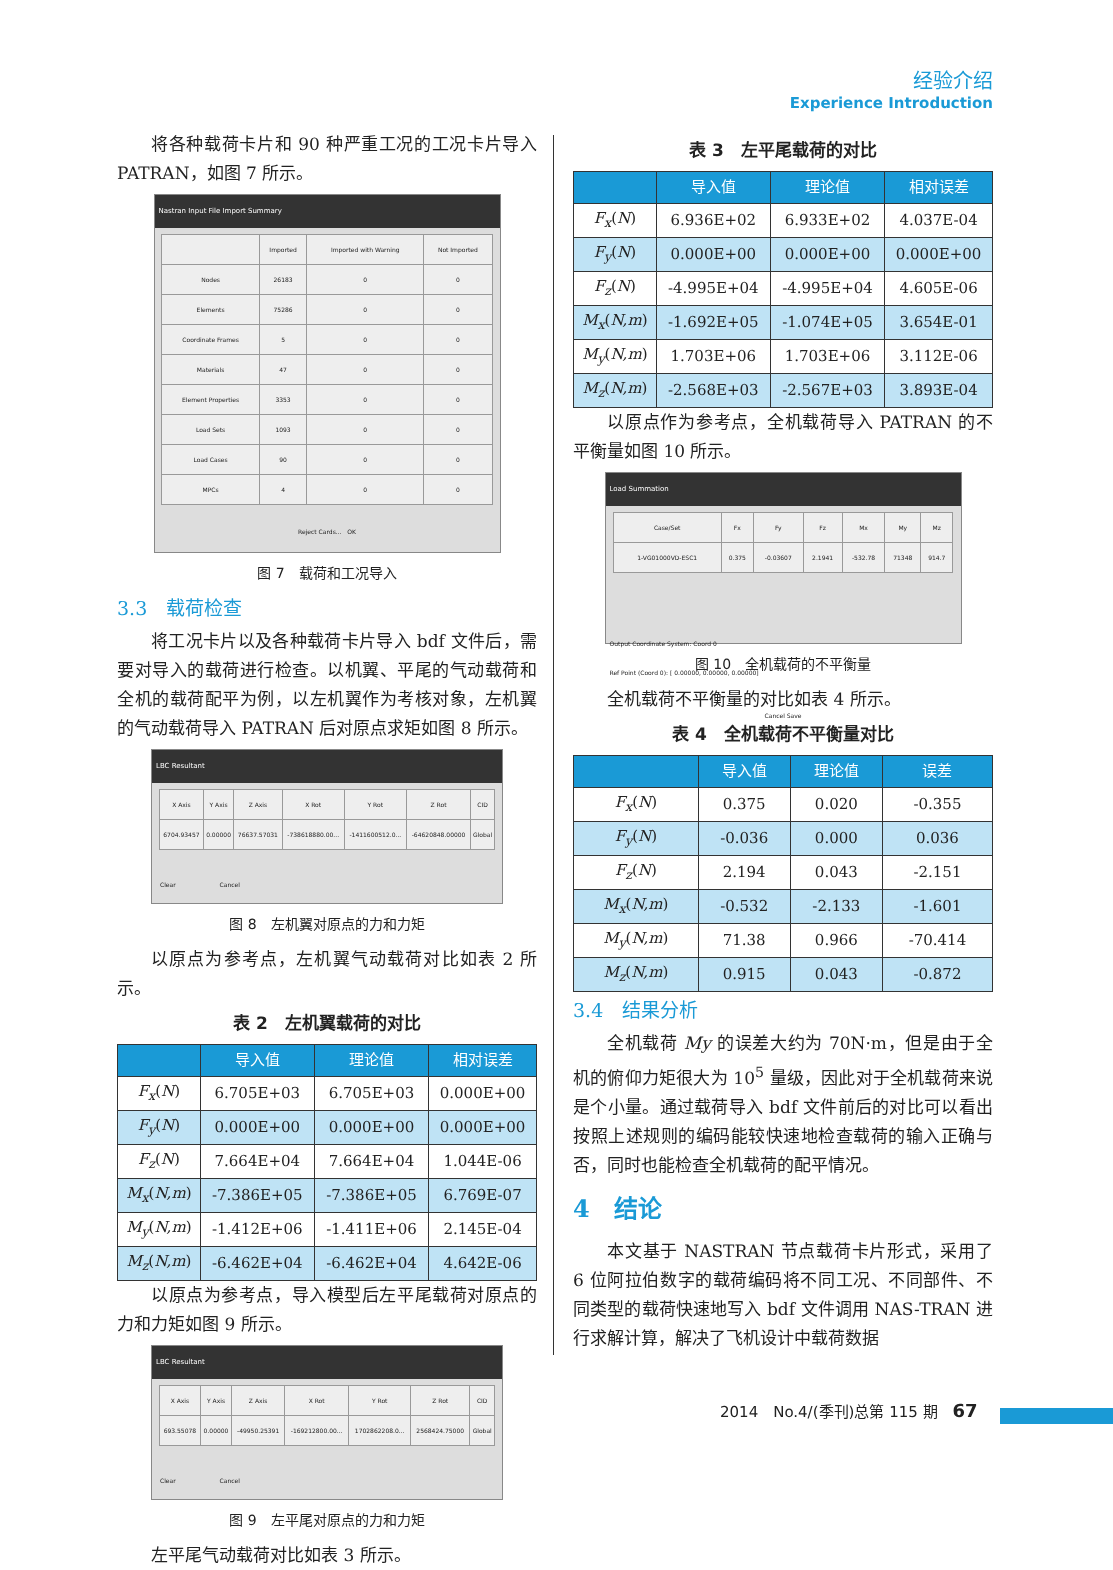经验介绍
Experience Introduction
将各种载荷卡片和 90 种严重工况的工况卡片导入 PATRAN，如图 7 所示。
Nastran Input File Import Summary
| | Imported | Imported with Warning | Not Imported |
| Nodes | 26183 | 0 | 0 |
| Elements | 75286 | 0 | 0 |
| Coordinate Frames | 5 | 0 | 0 |
| Materials | 47 | 0 | 0 |
| Element Properties | 3353 | 0 | 0 |
| Load Sets | 1093 | 0 | 0 |
| Load Cases | 90 | 0 | 0 |
| MPCs | 4 | 0 | 0 |
Reject Cards... OK
图 7　载荷和工况导入
3.3　载荷检查
将工况卡片以及各种载荷卡片导入 bdf 文件后，需要对导入的载荷进行检查。以机翼、平尾的气动载荷和全机的载荷配平为例，以左机翼作为考核对象，左机翼的气动载荷导入 PATRAN 后对原点求矩如图 8 所示。
LBC Resultant
| X Axis | Y Axis | Z Axis | X Rot | Y Rot | Z Rot | CID |
| 6704.93457 | 0.00000 | 76637.57031 | -738618880.00... | -1411600512.0... | -64620848.00000 | Global |
Clear Cancel
图 8　左机翼对原点的力和力矩
以原点为参考点，左机翼气动载荷对比如表 2 所示。
表 2　左机翼载荷的对比
| | 导入值 | 理论值 | 相对误差 |
| --- | --- | --- | --- |
| F<sub>x</sub> ( N ) | 6.705E+03 | 6.705E+03 | 0.000E+00 |
| F<sub>y</sub> ( N ) | 0.000E+00 | 0.000E+00 | 0.000E+00 |
| F<sub>z</sub> ( N ) | 7.664E+04 | 7.664E+04 | 1.044E-06 |
| M<sub>x</sub> ( N,m ) | -7.386E+05 | -7.386E+05 | 6.769E-07 |
| M<sub>y</sub> ( N,m ) | -1.412E+06 | -1.411E+06 | 2.145E-04 |
| M<sub>z</sub> ( N,m ) | -6.462E+04 | -6.462E+04 | 4.642E-06 |
以原点为参考点，导入模型后左平尾载荷对原点的力和力矩如图 9 所示。
LBC Resultant
| X Axis | Y Axis | Z Axis | X Rot | Y Rot | Z Rot | CID |
| 693.55078 | 0.00000 | -49950.25391 | -169212800.00... | 1702862208.0... | 2568424.75000 | Global |
Clear Cancel
图 9　左平尾对原点的力和力矩
左平尾气动载荷对比如表 3 所示。
表 3　左平尾载荷的对比
| | 导入值 | 理论值 | 相对误差 |
| --- | --- | --- | --- |
| F<sub>x</sub> ( N ) | 6.936E+02 | 6.933E+02 | 4.037E-04 |
| F<sub>y</sub> ( N ) | 0.000E+00 | 0.000E+00 | 0.000E+00 |
| F<sub>z</sub> ( N ) | -4.995E+04 | -4.995E+04 | 4.605E-06 |
| M<sub>x</sub> ( N,m ) | -1.692E+05 | -1.074E+05 | 3.654E-01 |
| M<sub>y</sub> ( N,m ) | 1.703E+06 | 1.703E+06 | 3.112E-06 |
| M<sub>z</sub> ( N,m ) | -2.568E+03 | -2.567E+03 | 3.893E-04 |
以原点作为参考点，全机载荷导入 PATRAN 的不平衡量如图 10 所示。
Load Summation
| Case/Set | Fx | Fy | Fz | Mx | My | Mz |
| 1-VG01000VD-ESC1 | 0.375 | -0.03607 | 2.1941 | -532.78 | 71348 | 914.7 |
Output Coordinate System: Coord 0
Ref Point (Coord 0): [ 0.00000, 0.00000, 0.00000]
Cancel Save
图 10　全机载荷的不平衡量
全机载荷不平衡量的对比如表 4 所示。
表 4　全机载荷不平衡量对比
| | 导入值 | 理论值 | 误差 |
| --- | --- | --- | --- |
| F<sub>x</sub> ( N ) | 0.375 | 0.020 | -0.355 |
| F<sub>y</sub> ( N ) | -0.036 | 0.000 | 0.036 |
| F<sub>z</sub> ( N ) | 2.194 | 0.043 | -2.151 |
| M<sub>x</sub> ( N,m ) | -0.532 | -2.133 | -1.601 |
| M<sub>y</sub> ( N,m ) | 71.38 | 0.966 | -70.414 |
| M<sub>z</sub> ( N,m ) | 0.915 | 0.043 | -0.872 |
3.4　结果分析
全机载荷 My 的误差大约为 70N·m，但是由于全机的俯仰力矩很大为 10<sup>5</sup> 量级，因此对于全机载荷来说是个小量。通过载荷导入 bdf 文件前后的对比可以看出按照上述规则的编码能较快速地检查载荷的输入正确与否，同时也能检查全机载荷的配平情况。
4　结论
本文基于 NASTRAN 节点载荷卡片形式，采用了 6 位阿拉伯数字的载荷编码将不同工况、不同部件、不同类型的载荷快速地写入 bdf 文件调用 NAS-TRAN 进行求解计算，解决了飞机设计中载荷数据
2014　No.4/(季刊)总第 115 期　67